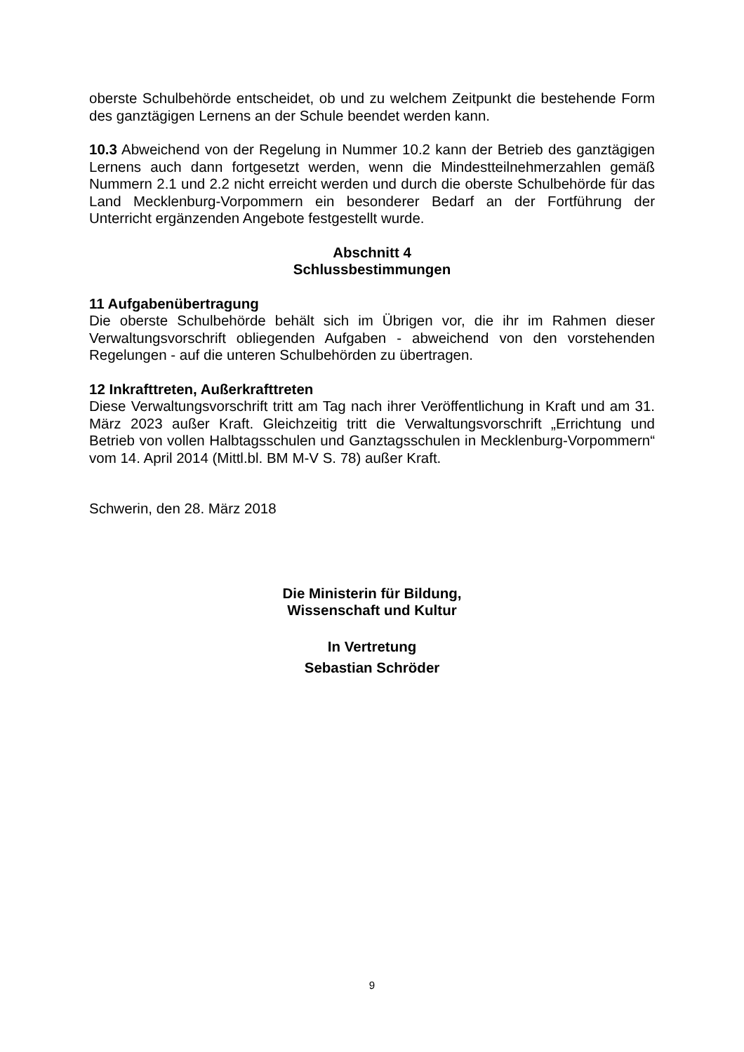oberste Schulbehörde entscheidet, ob und zu welchem Zeitpunkt die bestehende Form des ganztägigen Lernens an der Schule beendet werden kann.
10.3 Abweichend von der Regelung in Nummer 10.2 kann der Betrieb des ganztägigen Lernens auch dann fortgesetzt werden, wenn die Mindestteilnehmerzahlen gemäß Nummern 2.1 und 2.2 nicht erreicht werden und durch die oberste Schulbehörde für das Land Mecklenburg-Vorpommern ein besonderer Bedarf an der Fortführung der Unterricht ergänzenden Angebote festgestellt wurde.
Abschnitt 4
Schlussbestimmungen
11 Aufgabenübertragung
Die oberste Schulbehörde behält sich im Übrigen vor, die ihr im Rahmen dieser Verwaltungsvorschrift obliegenden Aufgaben - abweichend von den vorstehenden Regelungen - auf die unteren Schulbehörden zu übertragen.
12 Inkrafttreten, Außerkrafttreten
Diese Verwaltungsvorschrift tritt am Tag nach ihrer Veröffentlichung in Kraft und am 31. März 2023 außer Kraft. Gleichzeitig tritt die Verwaltungsvorschrift „Errichtung und Betrieb von vollen Halbtagsschulen und Ganztagsschulen in Mecklenburg-Vorpommern“ vom 14. April 2014 (Mittl.bl. BM M-V S. 78) außer Kraft.
Schwerin, den 28. März 2018
Die Ministerin für Bildung,
Wissenschaft und Kultur
In Vertretung
Sebastian Schröder
9